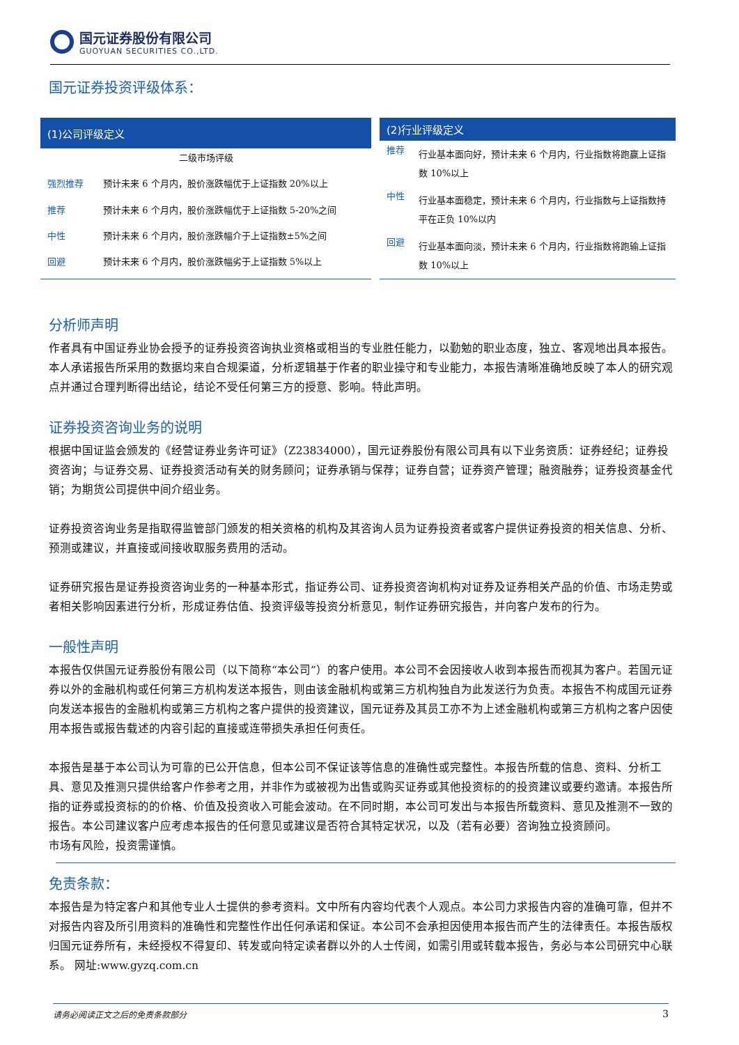国元证券股份有限公司
GUOYUAN SECURITIES CO.,LTD.
国元证券投资评级体系：
| (1)公司评级定义 | |
| --- | --- |
| 二级市场评级 | |
| 强烈推荐 | 预计未来 6 个月内，股价涨跌幅优于上证指数 20%以上 |
| 推荐 | 预计未来 6 个月内，股价涨跌幅优于上证指数 5-20%之间 |
| 中性 | 预计未来 6 个月内，股价涨跌幅介于上证指数±5%之间 |
| 回避 | 预计未来 6 个月内，股价涨跌幅劣于上证指数 5%以上 |
| (2)行业评级定义 | |
| --- | --- |
| 推荐 | 行业基本面向好，预计未来 6 个月内，行业指数将跑赢上证指数 10%以上 |
| 中性 | 行业基本面稳定，预计未来 6 个月内，行业指数与上证指数持平在正负 10%以内 |
| 回避 | 行业基本面向淡，预计未来 6 个月内，行业指数将跑输上证指数 10%以上 |
分析师声明
作者具有中国证券业协会授予的证券投资咨询执业资格或相当的专业胜任能力，以勤勉的职业态度，独立、客观地出具本报告。本人承诺报告所采用的数据均来自合规渠道，分析逻辑基于作者的职业操守和专业能力，本报告清晰准确地反映了本人的研究观点并通过合理判断得出结论，结论不受任何第三方的授意、影响。特此声明。
证券投资咨询业务的说明
根据中国证监会颁发的《经营证券业务许可证》（Z23834000），国元证券股份有限公司具有以下业务资质：证券经纪；证券投资咨询；与证券交易、证券投资活动有关的财务顾问；证券承销与保荐；证券自营；证券资产管理；融资融券；证券投资基金代销；为期货公司提供中间介绍业务。
证券投资咨询业务是指取得监管部门颁发的相关资格的机构及其咨询人员为证券投资者或客户提供证券投资的相关信息、分析、预测或建议，并直接或间接收取服务费用的活动。
证券研究报告是证券投资咨询业务的一种基本形式，指证券公司、证券投资咨询机构对证券及证券相关产品的价值、市场走势或者相关影响因素进行分析，形成证券估值、投资评级等投资分析意见，制作证券研究报告，并向客户发布的行为。
一般性声明
本报告仅供国元证券股份有限公司（以下简称“本公司”）的客户使用。本公司不会因接收人收到本报告而视其为客户。若国元证券以外的金融机构或任何第三方机构发送本报告，则由该金融机构或第三方机构独自为此发送行为负责。本报告不构成国元证券向发送本报告的金融机构或第三方机构之客户提供的投资建议，国元证券及其员工亦不为上述金融机构或第三方机构之客户因使用本报告或报告载述的内容引起的直接或连带损失承担任何责任。
本报告是基于本公司认为可靠的已公开信息，但本公司不保证该等信息的准确性或完整性。本报告所载的信息、资料、分析工具、意见及推测只提供给客户作参考之用，并非作为或被视为出售或购买证券或其他投资标的的投资建议或要约邀请。本报告所指的证券或投资标的的价格、价值及投资收入可能会波动。在不同时期，本公司可发出与本报告所载资料、意见及推测不一致的报告。本公司建议客户应考虑本报告的任何意见或建议是否符合其特定状况，以及（若有必要）咨询独立投资顾问。
市场有风险，投资需谨慎。
免责条款：
本报告是为特定客户和其他专业人士提供的参考资料。文中所有内容均代表个人观点。本公司力求报告内容的准确可靠，但并不对报告内容及所引用资料的准确性和完整性作出任何承诺和保证。本公司不会承担因使用本报告而产生的法律责任。本报告版权归国元证券所有，未经授权不得复印、转发或向特定读者群以外的人士传阅，如需引用或转载本报告，务必与本公司研究中心联系。 网址:www.gyzq.com.cn
请务必阅读正文之后的免责条款部分 3